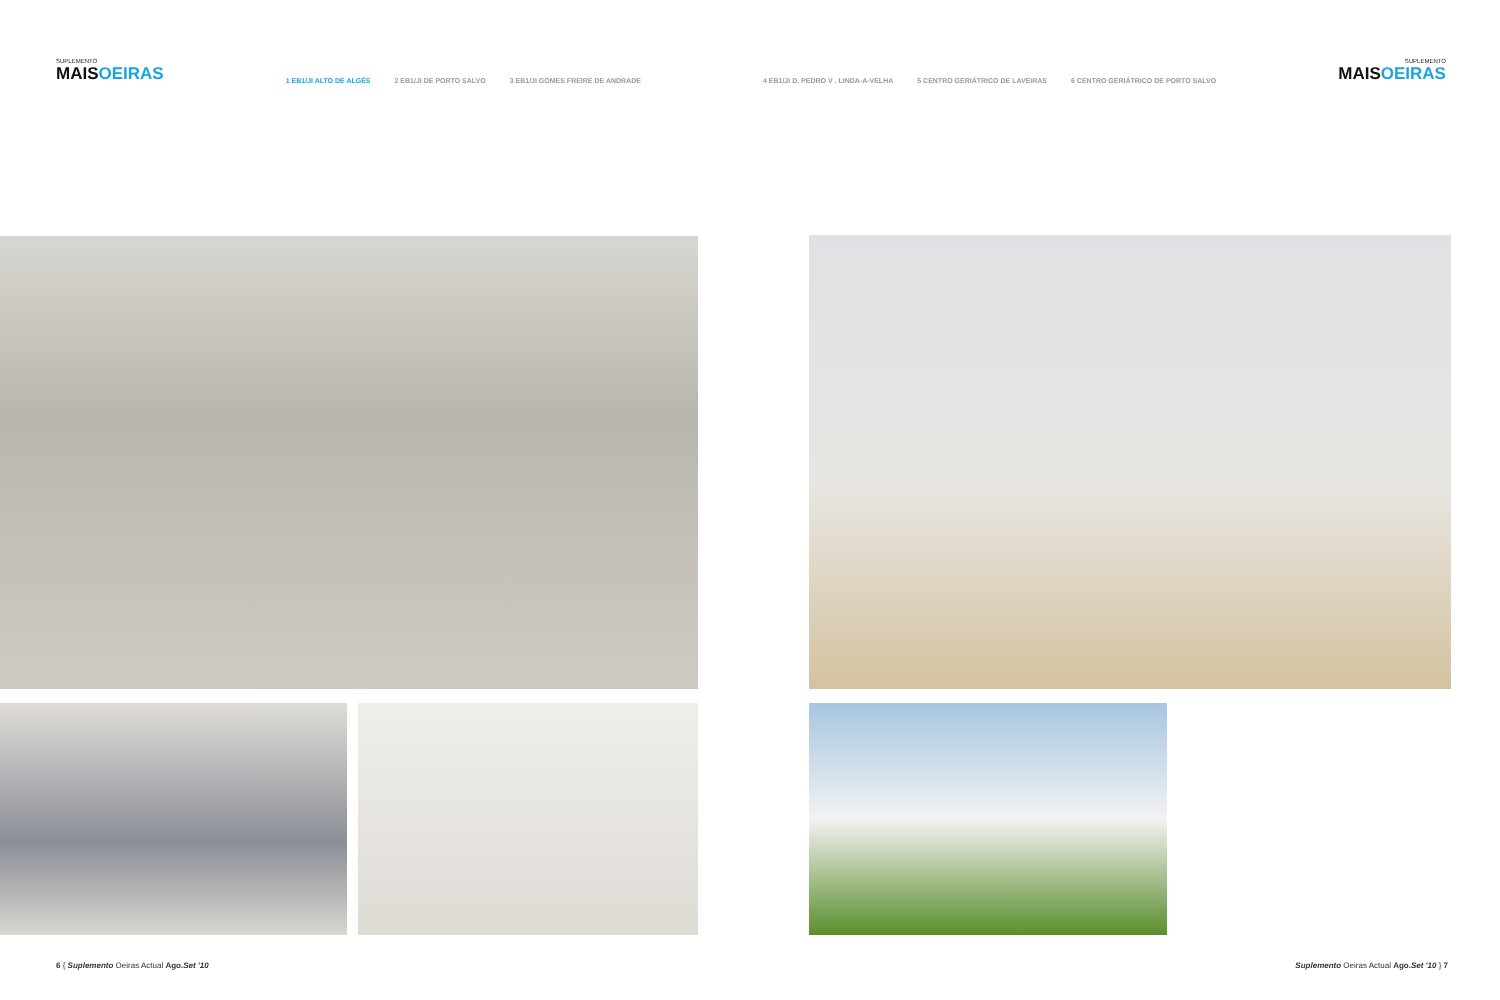SUPLEMENTO
MAISOEIRAS
1 EB1/JI ALTO DE ALGÉS 2 EB1/JI DE PORTO SALVO 3 EB1/JI GOMES FREIRE DE ANDRADE
4 EB1/JI D. PEDRO V . LINDA-A-VELHA 5 CENTRO GERIÁTRICO DE LAVEIRAS 6 CENTRO GERIÁTRICO DE PORTO SALVO
SUPLEMENTO
MAISOEIRAS
6 { Suplemento Oeiras Actual Ago.Set '10
Suplemento Oeiras Actual Ago.Set '10 } 7